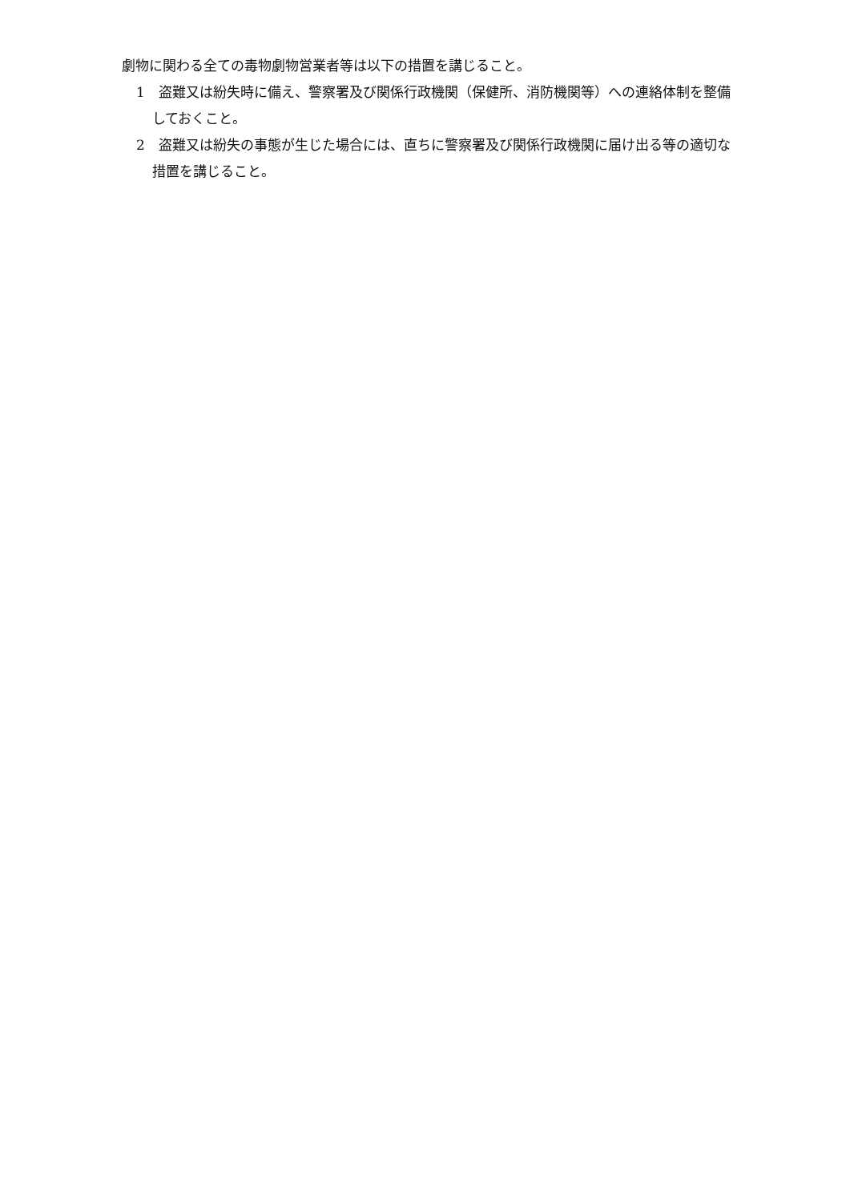劇物に関わる全ての毒物劇物営業者等は以下の措置を講じること。
1　盗難又は紛失時に備え、警察署及び関係行政機関（保健所、消防機関等）への連絡体制を整備しておくこと。
2　盗難又は紛失の事態が生じた場合には、直ちに警察署及び関係行政機関に届け出る等の適切な措置を講じること。